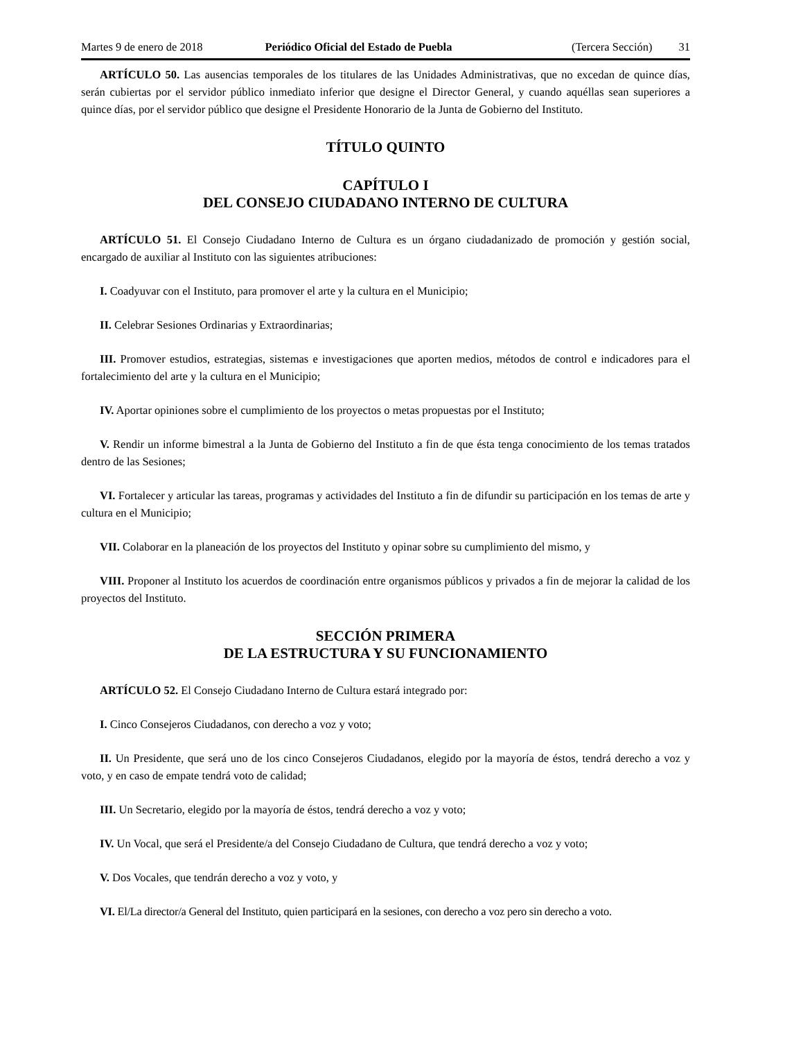Martes 9 de enero de 2018 Periódico Oficial del Estado de Puebla (Tercera Sección) 31
ARTÍCULO 50. Las ausencias temporales de los titulares de las Unidades Administrativas, que no excedan de quince días, serán cubiertas por el servidor público inmediato inferior que designe el Director General, y cuando aquéllas sean superiores a quince días, por el servidor público que designe el Presidente Honorario de la Junta de Gobierno del Instituto.
TÍTULO QUINTO
CAPÍTULO I
DEL CONSEJO CIUDADANO INTERNO DE CULTURA
ARTÍCULO 51. El Consejo Ciudadano Interno de Cultura es un órgano ciudadanizado de promoción y gestión social, encargado de auxiliar al Instituto con las siguientes atribuciones:
I. Coadyuvar con el Instituto, para promover el arte y la cultura en el Municipio;
II. Celebrar Sesiones Ordinarias y Extraordinarias;
III. Promover estudios, estrategias, sistemas e investigaciones que aporten medios, métodos de control e indicadores para el fortalecimiento del arte y la cultura en el Municipio;
IV. Aportar opiniones sobre el cumplimiento de los proyectos o metas propuestas por el Instituto;
V. Rendir un informe bimestral a la Junta de Gobierno del Instituto a fin de que ésta tenga conocimiento de los temas tratados dentro de las Sesiones;
VI. Fortalecer y articular las tareas, programas y actividades del Instituto a fin de difundir su participación en los temas de arte y cultura en el Municipio;
VII. Colaborar en la planeación de los proyectos del Instituto y opinar sobre su cumplimiento del mismo, y
VIII. Proponer al Instituto los acuerdos de coordinación entre organismos públicos y privados a fin de mejorar la calidad de los proyectos del Instituto.
SECCIÓN PRIMERA
DE LA ESTRUCTURA Y SU FUNCIONAMIENTO
ARTÍCULO 52. El Consejo Ciudadano Interno de Cultura estará integrado por:
I. Cinco Consejeros Ciudadanos, con derecho a voz y voto;
II. Un Presidente, que será uno de los cinco Consejeros Ciudadanos, elegido por la mayoría de éstos, tendrá derecho a voz y voto, y en caso de empate tendrá voto de calidad;
III. Un Secretario, elegido por la mayoría de éstos, tendrá derecho a voz y voto;
IV. Un Vocal, que será el Presidente/a del Consejo Ciudadano de Cultura, que tendrá derecho a voz y voto;
V. Dos Vocales, que tendrán derecho a voz y voto, y
VI. El/La director/a General del Instituto, quien participará en la sesiones, con derecho a voz pero sin derecho a voto.